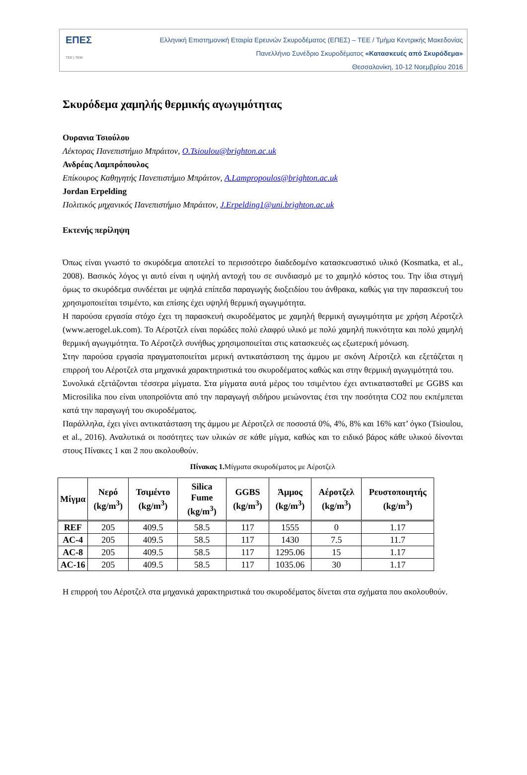ΕΠΕΣ
ΤΕΕ | ΤΚΜ
Ελληνική Επιστημονική Εταιρία Ερευνών Σκυροδέματος (ΕΠΕΣ) – ΤΕΕ / Τμήμα Κεντρικής Μακεδονίας
Πανελλήνιο Συνέδριο Σκυροδέματος «Κατασκευές από Σκυρόδεμα»
Θεσσαλονίκη, 10-12 Νοεμβρίου 2016
Σκυρόδεμα χαμηλής θερμικής αγωγιμότητας
Ουρανια Τσιούλου
Λέκτορας Πανεπιστήμιο Μπράιτον, O.Tsioulou@brighton.ac.uk
Ανδρέας Λαμπρόπουλος
Επίκουρος Καθηγητής Πανεπιστήμιο Μπράιτον, A.Lampropoulos@brighton.ac.uk
Jordan Erpelding
Πολιτικός μηχανικός Πανεπιστήμιο Μπράιτον, J.Erpelding1@uni.brighton.ac.uk
Εκτενής περίληψη
Όπως είναι γνωστό το σκυρόδεμα αποτελεί το περισσότερο διαδεδομένο κατασκευαστικό υλικό (Kosmatka, et al., 2008). Βασικός λόγος γι αυτό είναι η υψηλή αντοχή του σε συνδιασμό με το χαμηλό κόστος του. Την ίδια στιγμή όμως το σκυρόδεμα συνδέεται με υψηλά επίπεδα παραγωγής διοξειδίου του άνθρακα, καθώς για την παρασκευή του χρησιμοποιείται τσιμέντο, και επίσης έχει υψηλή θερμική αγωγιμότητα.
Η παρούσα εργασία στόχο έχει τη παρασκευή σκυροδέματος με χαμηλή θερμική αγωγιμότητα με χρήση Αέροτζελ (www.aerogel.uk.com). Το Αέροτζελ είναι πορώδες πολύ ελαφρύ υλικό με πολύ χαμηλή πυκνότητα και πολύ χαμηλή θερμική αγωγιμότητα. Το Αέροτζελ συνήθως χρησιμοποιείται στις κατασκευές ως εξωτερική μόνωση.
Στην παρούσα εργασία πραγματοποιείται μερική αντικατάσταση της άμμου με σκόνη Αέροτζελ και εξετάζεται η επιρροή του Αέροτζελ στα μηχανικά χαρακτηριστικά του σκυροδέματος καθώς και στην θερμική αγωγιμότητά του.
Συνολικά εξετάζονται τέσσερα μίγματα. Στα μίγματα αυτά μέρος του τσιμέντου έχει αντικατασταθεί με GGBS και Microsilika που είναι υποπροϊόντα από την παραγωγή σιδήρου μειώνοντας έτσι την ποσότητα CO2 που εκπέμπεται κατά την παραγωγή του σκυροδέματος.
Παράλληλα, έχει γίνει αντικατάσταση της άμμου με Αέροτζελ σε ποσοστά 0%, 4%, 8% και 16% κατ’ όγκο (Tsioulou, et al., 2016). Αναλυτικά οι ποσότητες των υλικών σε κάθε μίγμα, καθώς και το ειδικό βάρος κάθε υλικού δίνονται στους Πίνακες 1 και 2 που ακολουθούν.
Πίνακας 1. Μίγματα σκυροδέματος με Αέροτζελ
| Μίγμα | Νερό (kg/m<sup>3</sup>) | Τσιμέντο (kg/m<sup>3</sup>) | Silica Fume (kg/m<sup>3</sup>) | GGBS (kg/m<sup>3</sup>) | Άμμος (kg/m<sup>3</sup>) | Αέροτζελ (kg/m<sup>3</sup>) | Ρευστοποιητής (kg/m<sup>3</sup>) |
| --- | --- | --- | --- | --- | --- | --- | --- |
| REF | 205 | 409.5 | 58.5 | 117 | 1555 | 0 | 1.17 |
| AC-4 | 205 | 409.5 | 58.5 | 117 | 1430 | 7.5 | 11.7 |
| AC-8 | 205 | 409.5 | 58.5 | 117 | 1295.06 | 15 | 1.17 |
| AC-16 | 205 | 409.5 | 58.5 | 117 | 1035.06 | 30 | 1.17 |
Η επιρροή του Αέροτζελ στα μηχανικά χαρακτηριστικά του σκυροδέματος δίνεται στα σχήματα που ακολουθούν.